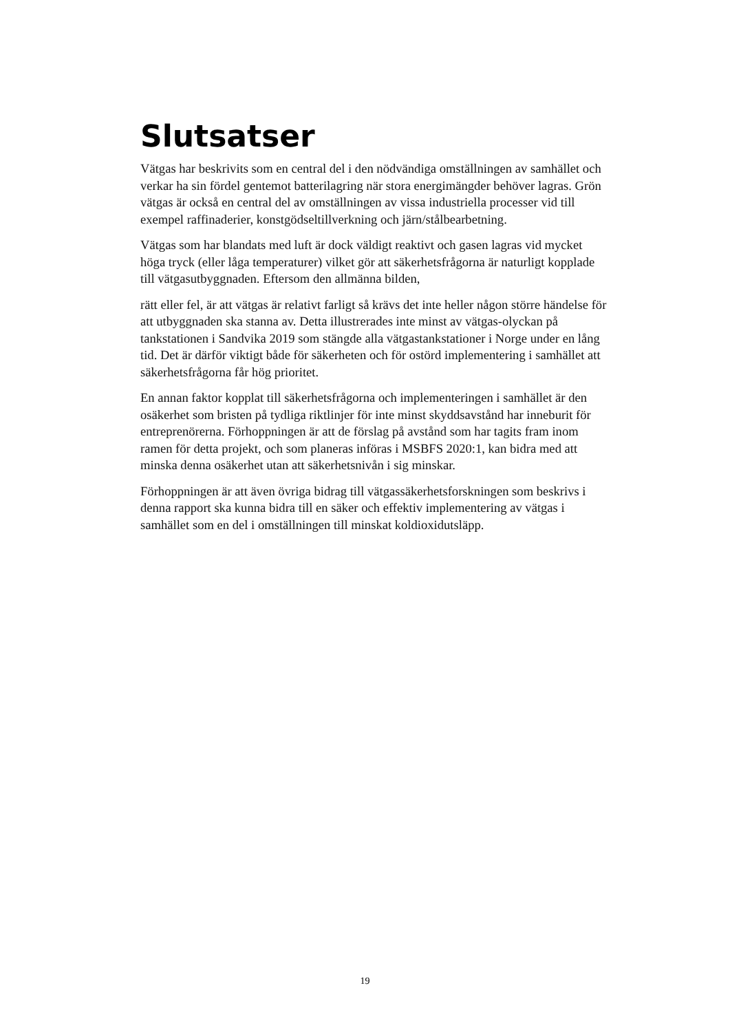Slutsatser
Vätgas har beskrivits som en central del i den nödvändiga omställningen av samhället och verkar ha sin fördel gentemot batterilagring när stora energimängder behöver lagras. Grön vätgas är också en central del av omställningen av vissa industriella processer vid till exempel raffinaderier, konstgödseltillverkning och järn/stålbearbetning.
Vätgas som har blandats med luft är dock väldigt reaktivt och gasen lagras vid mycket höga tryck (eller låga temperaturer) vilket gör att säkerhetsfrågorna är naturligt kopplade till vätgasutbyggnaden. Eftersom den allmänna bilden,
rätt eller fel, är att vätgas är relativt farligt så krävs det inte heller någon större händelse för att utbyggnaden ska stanna av. Detta illustrerades inte minst av vätgas-olyckan på tankstationen i Sandvika 2019 som stängde alla vätgastankstationer i Norge under en lång tid. Det är därför viktigt både för säkerheten och för ostörd implementering i samhället att säkerhetsfrågorna får hög prioritet.
En annan faktor kopplat till säkerhetsfrågorna och implementeringen i samhället är den osäkerhet som bristen på tydliga riktlinjer för inte minst skyddsavstånd har inneburit för entreprenörerna. Förhoppningen är att de förslag på avstånd som har tagits fram inom ramen för detta projekt, och som planeras införas i MSBFS 2020:1, kan bidra med att minska denna osäkerhet utan att säkerhetsnivån i sig minskar.
Förhoppningen är att även övriga bidrag till vätgassäkerhetsforskningen som beskrivs i denna rapport ska kunna bidra till en säker och effektiv implementering av vätgas i samhället som en del i omställningen till minskat koldioxidutsläpp.
19